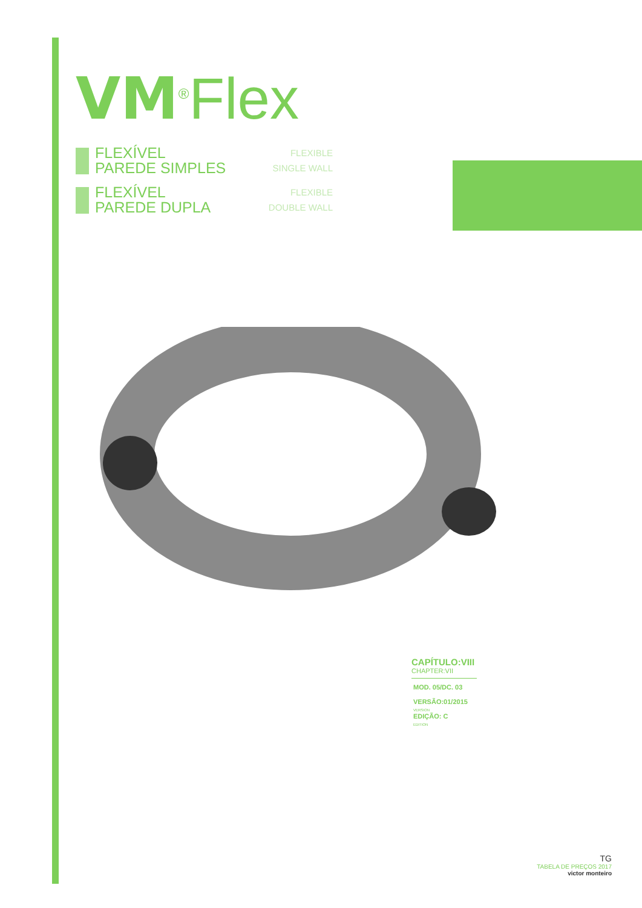VM<sup>®</sup>Flex
FLEXÍVEL
PAREDE SIMPLES
FLEXIBLE
SINGLE WALL
FLEXÍVEL
PAREDE DUPLA
FLEXIBLE
DOUBLE WALL
CAPÍTULO:VIII
CHAPTER:VII
MOD. 05/DC. 03
VERSÃO:01/2015
VERSION
EDIÇÃO: C
EDITION
TG
TABELA DE PREÇOS 2017
victor monteiro